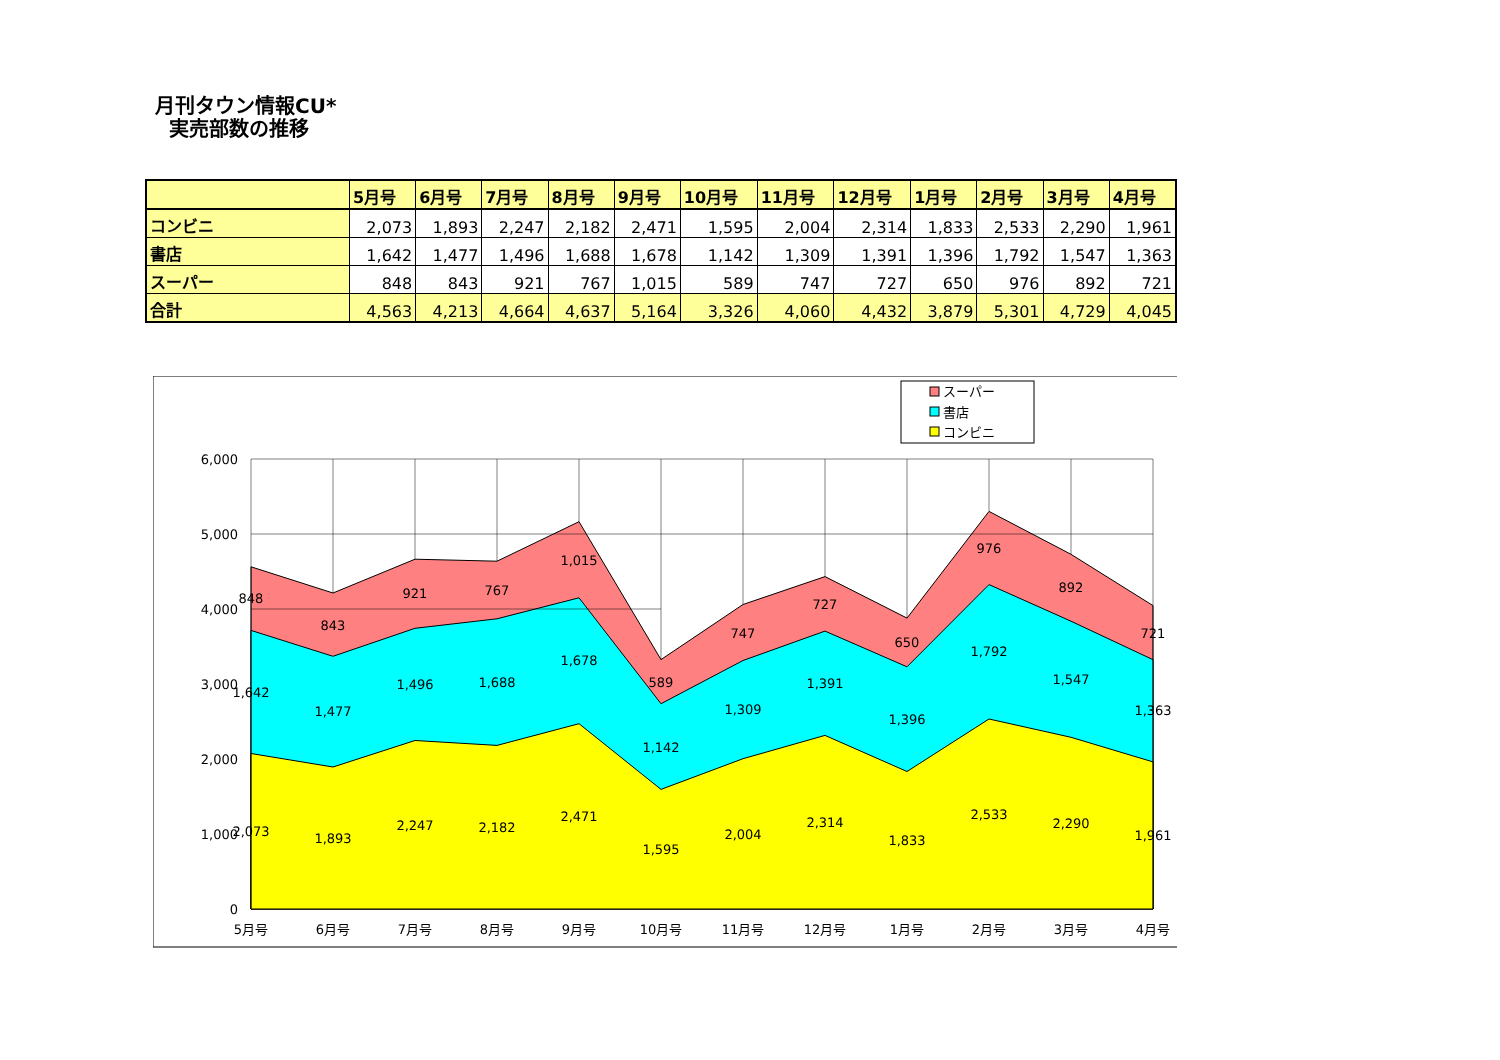月刊タウン情報CU*
実売部数の推移
| | 5月号 | 6月号 | 7月号 | 8月号 | 9月号 | 10月号 | 11月号 | 12月号 | 1月号 | 2月号 | 3月号 | 4月号 |
| --- | --- | --- | --- | --- | --- | --- | --- | --- | --- | --- | --- | --- |
| コンビニ | 2,073 | 1,893 | 2,247 | 2,182 | 2,471 | 1,595 | 2,004 | 2,314 | 1,833 | 2,533 | 2,290 | 1,961 |
| 書店 | 1,642 | 1,477 | 1,496 | 1,688 | 1,678 | 1,142 | 1,309 | 1,391 | 1,396 | 1,792 | 1,547 | 1,363 |
| スーパー | 848 | 843 | 921 | 767 | 1,015 | 589 | 747 | 727 | 650 | 976 | 892 | 721 |
| 合計 | 4,563 | 4,213 | 4,664 | 4,637 | 5,164 | 3,326 | 4,060 | 4,432 | 3,879 | 5,301 | 4,729 | 4,045 |
6,000
5,000
4,000
3,000
2,000
1,000
0
5月号
6月号
7月号
8月号
9月号
10月号
11月号
12月号
1月号
2月号
3月号
4月号
848
843
921
767
1,015
589
747
727
650
976
892
721
1,642
1,477
1,496
1,688
1,678
1,142
1,309
1,391
1,396
1,792
1,547
1,363
2,073
1,893
2,247
2,182
2,471
1,595
2,004
2,314
1,833
2,533
2,290
1,961
スーパー
書店
コンビニ